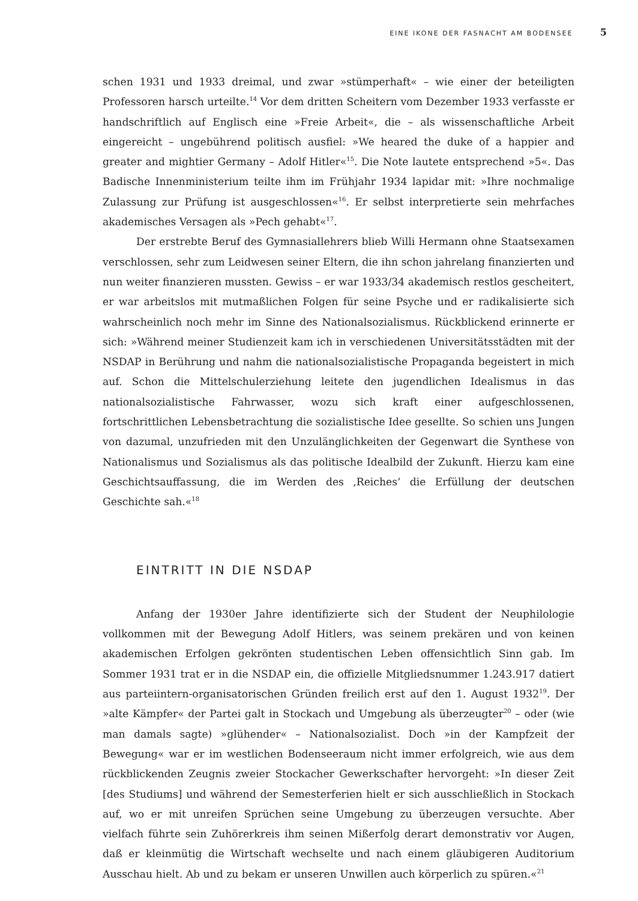EINE IKONE DER FASNACHT AM BODENSEE 5
schen 1931 und 1933 dreimal, und zwar »stümperhaft« – wie einer der beteiligten Professoren harsch urteilte.<sup>14</sup> Vor dem dritten Scheitern vom Dezember 1933 verfasste er handschriftlich auf Englisch eine »Freie Arbeit«, die – als wissenschaftliche Arbeit eingereicht – ungebührend politisch ausfiel: »We heared the duke of a happier and greater and mightier Germany – Adolf Hitler«<sup>15</sup>. Die Note lautete entsprechend »5«. Das Badische Innenministerium teilte ihm im Frühjahr 1934 lapidar mit: »Ihre nochmalige Zulassung zur Prüfung ist ausgeschlossen«<sup>16</sup>. Er selbst interpretierte sein mehrfaches akademisches Versagen als »Pech gehabt«<sup>17</sup>.
Der erstrebte Beruf des Gymnasiallehrers blieb Willi Hermann ohne Staatsexamen verschlossen, sehr zum Leidwesen seiner Eltern, die ihn schon jahrelang finanzierten und nun weiter finanzieren mussten. Gewiss – er war 1933/34 akademisch restlos gescheitert, er war arbeitslos mit mutmaßlichen Folgen für seine Psyche und er radikalisierte sich wahrscheinlich noch mehr im Sinne des Nationalsozialismus. Rückblickend erinnerte er sich: »Während meiner Studienzeit kam ich in verschiedenen Universitätsstädten mit der NSDAP in Berührung und nahm die nationalsozialistische Propaganda begeistert in mich auf. Schon die Mittelschulerziehung leitete den jugendlichen Idealismus in das nationalsozialistische Fahrwasser, wozu sich kraft einer aufgeschlossenen, fortschrittlichen Lebensbetrachtung die sozialistische Idee gesellte. So schien uns Jungen von dazumal, unzufrieden mit den Unzulänglichkeiten der Gegenwart die Synthese von Nationalismus und Sozialismus als das politische Idealbild der Zukunft. Hierzu kam eine Geschichtsauffassung, die im Werden des ‚Reiches‘ die Erfüllung der deutschen Geschichte sah.«<sup>18</sup>
EINTRITT IN DIE NSDAP
Anfang der 1930er Jahre identifizierte sich der Student der Neuphilologie vollkommen mit der Bewegung Adolf Hitlers, was seinem prekären und von keinen akademischen Erfolgen gekrönten studentischen Leben offensichtlich Sinn gab. Im Sommer 1931 trat er in die NSDAP ein, die offizielle Mitgliedsnummer 1.243.917 datiert aus parteiintern-organisatorischen Gründen freilich erst auf den 1. August 1932<sup>19</sup>. Der »alte Kämpfer« der Partei galt in Stockach und Umgebung als überzeugter<sup>20</sup> – oder (wie man damals sagte) »glühender« – Nationalsozialist. Doch »in der Kampfzeit der Bewegung« war er im westlichen Bodenseeraum nicht immer erfolgreich, wie aus dem rückblickenden Zeugnis zweier Stockacher Gewerkschafter hervorgeht: »In dieser Zeit [des Studiums] und während der Semesterferien hielt er sich ausschließlich in Stockach auf, wo er mit unreifen Sprüchen seine Umgebung zu überzeugen versuchte. Aber vielfach führte sein Zuhörerkreis ihm seinen Mißerfolg derart demonstrativ vor Augen, daß er kleinmütig die Wirtschaft wechselte und nach einem gläubigeren Auditorium Ausschau hielt. Ab und zu bekam er unseren Unwillen auch körperlich zu spüren.«<sup>21</sup>